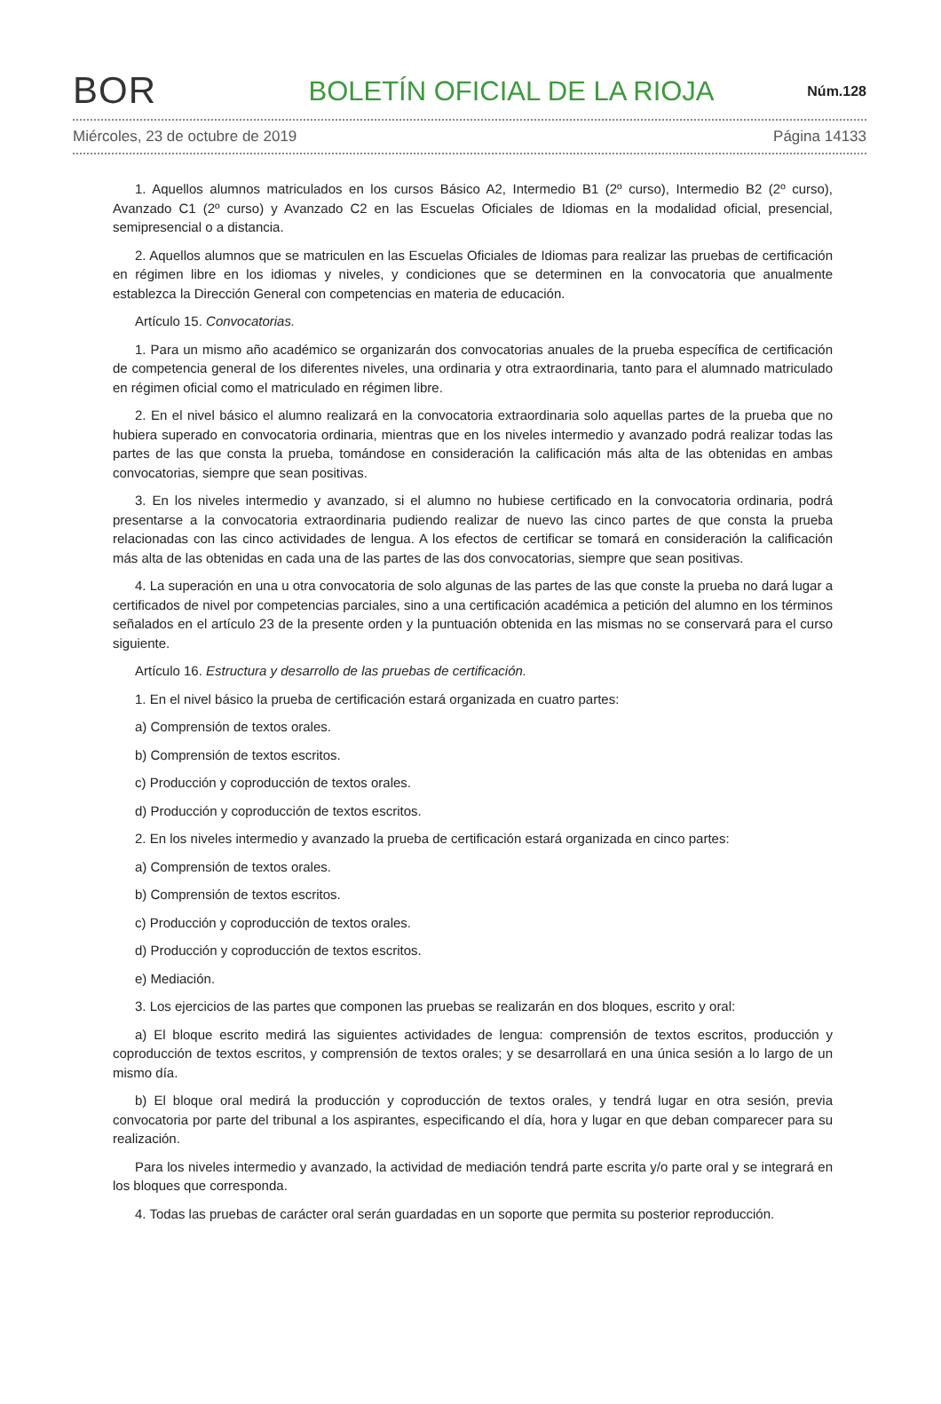BOR
BOLETÍN OFICIAL DE LA RIOJA
Núm.128
Miércoles, 23 de octubre de 2019 Página 14133
1. Aquellos alumnos matriculados en los cursos Básico A2, Intermedio B1 (2º curso), Intermedio B2 (2º curso), Avanzado C1 (2º curso) y Avanzado C2 en las Escuelas Oficiales de Idiomas en la modalidad oficial, presencial, semipresencial o a distancia.
2. Aquellos alumnos que se matriculen en las Escuelas Oficiales de Idiomas para realizar las pruebas de certificación en régimen libre en los idiomas y niveles, y condiciones que se determinen en la convocatoria que anualmente establezca la Dirección General con competencias en materia de educación.
Artículo 15. Convocatorias.
1. Para un mismo año académico se organizarán dos convocatorias anuales de la prueba específica de certificación de competencia general de los diferentes niveles, una ordinaria y otra extraordinaria, tanto para el alumnado matriculado en régimen oficial como el matriculado en régimen libre.
2. En el nivel básico el alumno realizará en la convocatoria extraordinaria solo aquellas partes de la prueba que no hubiera superado en convocatoria ordinaria, mientras que en los niveles intermedio y avanzado podrá realizar todas las partes de las que consta la prueba, tomándose en consideración la calificación más alta de las obtenidas en ambas convocatorias, siempre que sean positivas.
3. En los niveles intermedio y avanzado, si el alumno no hubiese certificado en la convocatoria ordinaria, podrá presentarse a la convocatoria extraordinaria pudiendo realizar de nuevo las cinco partes de que consta la prueba relacionadas con las cinco actividades de lengua. A los efectos de certificar se tomará en consideración la calificación más alta de las obtenidas en cada una de las partes de las dos convocatorias, siempre que sean positivas.
4. La superación en una u otra convocatoria de solo algunas de las partes de las que conste la prueba no dará lugar a certificados de nivel por competencias parciales, sino a una certificación académica a petición del alumno en los términos señalados en el artículo 23 de la presente orden y la puntuación obtenida en las mismas no se conservará para el curso siguiente.
Artículo 16. Estructura y desarrollo de las pruebas de certificación.
1. En el nivel básico la prueba de certificación estará organizada en cuatro partes:
a) Comprensión de textos orales.
b) Comprensión de textos escritos.
c) Producción y coproducción de textos orales.
d) Producción y coproducción de textos escritos.
2. En los niveles intermedio y avanzado la prueba de certificación estará organizada en cinco partes:
a) Comprensión de textos orales.
b) Comprensión de textos escritos.
c) Producción y coproducción de textos orales.
d) Producción y coproducción de textos escritos.
e) Mediación.
3. Los ejercicios de las partes que componen las pruebas se realizarán en dos bloques, escrito y oral:
a) El bloque escrito medirá las siguientes actividades de lengua: comprensión de textos escritos, producción y coproducción de textos escritos, y comprensión de textos orales; y se desarrollará en una única sesión a lo largo de un mismo día.
b) El bloque oral medirá la producción y coproducción de textos orales, y tendrá lugar en otra sesión, previa convocatoria por parte del tribunal a los aspirantes, especificando el día, hora y lugar en que deban comparecer para su realización.
Para los niveles intermedio y avanzado, la actividad de mediación tendrá parte escrita y/o parte oral y se integrará en los bloques que corresponda.
4. Todas las pruebas de carácter oral serán guardadas en un soporte que permita su posterior reproducción.